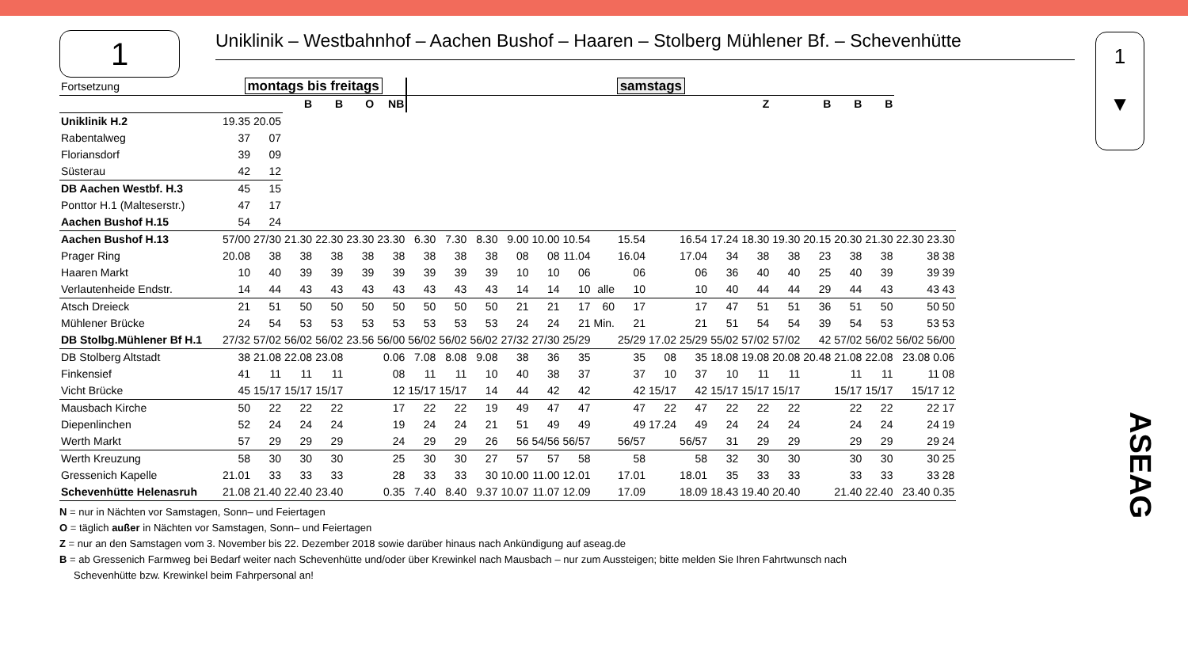1
Uniklinik – Westbahnhof – Aachen Bushof – Haaren – Stolberg Mühlener Bf. – Schevenhütte
1
▼
ASEAG
| Fortsetzung | montags bis freitags | | | | | | samstags | | | | | | | | | | | | | | | | |
| | | | B | B | O | NB | | | | | | | | | | | | Z | | B | B | B | |
| Uniklinik H.2 | 19.35 | 20.05 | | | | | | | | | | | | | | | | | | | | | |
| Rabentalweg | 37 | 07 | | | | | | | | | | | | | | | | | | | | | |
| Floriansdorf | 39 | 09 | | | | | | | | | | | | | | | | | | | | | |
| Süsterau | 42 | 12 | | | | | | | | | | | | | | | | | | | | | |
| DB Aachen Westbf. H.3 | 45 | 15 | | | | | | | | | | | | | | | | | | | | | |
| Ponttor H.1 (Malteserstr.) | 47 | 17 | | | | | | | | | | | | | | | | | | | | | |
| Aachen Bushof H.15 | 54 | 24 | | | | | | | | | | | | | | | | | | | | | |
| Aachen Bushof H.13 | 57/00 | 27/30 | 21.30 | 22.30 | 23.30 | 23.30 | 6.30 | 7.30 | 8.30 | 9.00 | 10.00 | 10.54 | | 15.54 | | 16.54 | 17.24 | 18.30 | 19.30 | 20.15 | 20.30 | 21.30 | 22.30 23.30 |
| Prager Ring | 20.08 | 38 | 38 | 38 | 38 | 38 | 38 | 38 | 38 | 08 | 08 | 11.04 | | 16.04 | | 17.04 | 34 | 38 | 38 | 23 | 38 | 38 | 38 38 |
| Haaren Markt | 10 | 40 | 39 | 39 | 39 | 39 | 39 | 39 | 39 | 10 | 10 | 06 | | 06 | | 06 | 36 | 40 | 40 | 25 | 40 | 39 | 39 39 |
| Verlautenheide Endstr. | 14 | 44 | 43 | 43 | 43 | 43 | 43 | 43 | 43 | 14 | 14 | 10 | alle | 10 | | 10 | 40 | 44 | 44 | 29 | 44 | 43 | 43 43 |
| Atsch Dreieck | 21 | 51 | 50 | 50 | 50 | 50 | 50 | 50 | 50 | 21 | 21 | 17 | 60 | 17 | | 17 | 47 | 51 | 51 | 36 | 51 | 50 | 50 50 |
| Mühlener Brücke | 24 | 54 | 53 | 53 | 53 | 53 | 53 | 53 | 53 | 24 | 24 | 21 | Min. | 21 | | 21 | 51 | 54 | 54 | 39 | 54 | 53 | 53 53 |
| DB Stolbg.Mühlener Bf H.1 | 27/32 | 57/02 | 56/02 | 56/02 | 23.56 | 56/00 | 56/02 | 56/02 | 56/02 | 27/32 | 27/30 | 25/29 | | 25/29 | 17.02 | 25/29 | 55/02 | 57/02 | 57/02 | 42 | 57/02 | 56/02 | 56/02 56/00 |
| DB Stolberg Altstadt | 38 | 21.08 | 22.08 | 23.08 | | 0.06 | 7.08 | 8.08 | 9.08 | 38 | 36 | 35 | | 35 | 08 | 35 | 18.08 | 19.08 | 20.08 | 20.48 | 21.08 | 22.08 | 23.08 0.06 |
| Finkensief | 41 | 11 | 11 | 11 | | 08 | 11 | 11 | 10 | 40 | 38 | 37 | | 37 | 10 | 37 | 10 | 11 | 11 | | 11 | 11 | 11 08 |
| Vicht Brücke | 45 | 15/17 | 15/17 | 15/17 | | 12 | 15/17 | 15/17 | 14 | 44 | 42 | 42 | | 42 | 15/17 | 42 | 15/17 | 15/17 | 15/17 | | 15/17 | 15/17 | 15/17 12 |
| Mausbach Kirche | 50 | 22 | 22 | 22 | | 17 | 22 | 22 | 19 | 49 | 47 | 47 | | 47 | 22 | 47 | 22 | 22 | 22 | | 22 | 22 | 22 17 |
| Diepenlinchen | 52 | 24 | 24 | 24 | | 19 | 24 | 24 | 21 | 51 | 49 | 49 | | 49 | 17.24 | 49 | 24 | 24 | 24 | | 24 | 24 | 24 19 |
| Werth Markt | 57 | 29 | 29 | 29 | | 24 | 29 | 29 | 26 | 56 | 54/56 | 56/57 | | 56/57 | | 56/57 | 31 | 29 | 29 | | 29 | 29 | 29 24 |
| Werth Kreuzung | 58 | 30 | 30 | 30 | | 25 | 30 | 30 | 27 | 57 | 57 | 58 | | 58 | | 58 | 32 | 30 | 30 | | 30 | 30 | 30 25 |
| Gressenich Kapelle | 21.01 | 33 | 33 | 33 | | 28 | 33 | 33 | 30 | 10.00 | 11.00 | 12.01 | | 17.01 | | 18.01 | 35 | 33 | 33 | | 33 | 33 | 33 28 |
| Schevenhütte Helenasruh | 21.08 | 21.40 | 22.40 | 23.40 | | 0.35 | 7.40 | 8.40 | 9.37 | 10.07 | 11.07 | 12.09 | | 17.09 | | 18.09 | 18.43 | 19.40 | 20.40 | | 21.40 | 22.40 | 23.40 0.35 |
N = nur in Nächten vor Samstagen, Sonn– und Feiertagen
O = täglich außer in Nächten vor Samstagen, Sonn– und Feiertagen
Z = nur an den Samstagen vom 3. November bis 22. Dezember 2018 sowie darüber hinaus nach Ankündigung auf aseag.de
B = ab Gressenich Farmweg bei Bedarf weiter nach Schevenhütte und/oder über Krewinkel nach Mausbach – nur zum Aussteigen; bitte melden Sie Ihren Fahrtwunsch nach
Schevenhütte bzw. Krewinkel beim Fahrpersonal an!